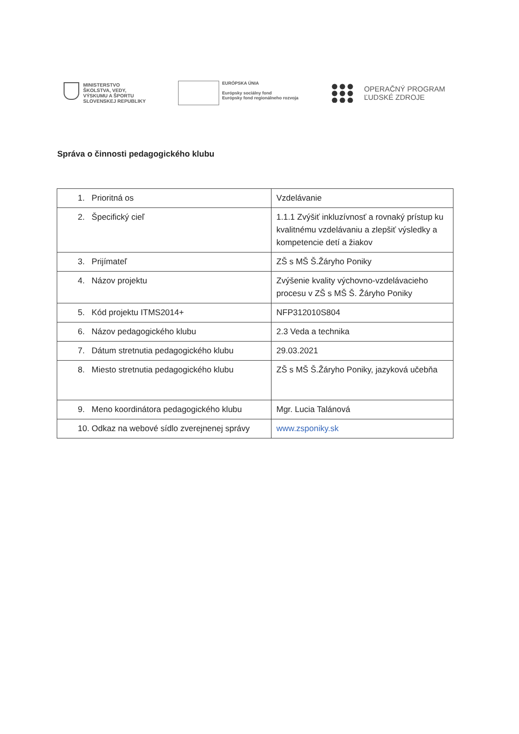MINISTERSTVO
ŠKOLSTVA, VEDY,
VÝSKUMU A ŠPORTU
SLOVENSKEJ REPUBLIKY
EURÓPSKA ÚNIA
Európsky sociálny fond
Európsky fond regionálneho rozvoja
OPERAČNÝ PROGRAM
ĽUDSKÉ ZDROJE
Správa o činnosti pedagogického klubu
| 1. Prioritná os | Vzdelávanie |
| 2. Špecifický cieľ | 1.1.1 Zvýšiť inkluzívnosť a rovnaký prístup ku kvalitnému vzdelávaniu a zlepšiť výsledky a kompetencie detí a žiakov |
| 3. Prijímateľ | ZŠ s MŠ Š.Žáryho Poniky |
| 4. Názov projektu | Zvýšenie kvality výchovno-vzdelávacieho procesu v ZŠ s MŠ Š. Žáryho Poniky |
| 5. Kód projektu ITMS2014+ | NFP312010S804 |
| 6. Názov pedagogického klubu | 2.3 Veda a technika |
| 7. Dátum stretnutia pedagogického klubu | 29.03.2021 |
| 8. Miesto stretnutia pedagogického klubu | ZŠ s MŠ Š.Žáryho Poniky, jazyková učebňa |
| 9. Meno koordinátora pedagogického klubu | Mgr. Lucia Talánová |
| 10. Odkaz na webové sídlo zverejnenej správy | www.zsponiky.sk |